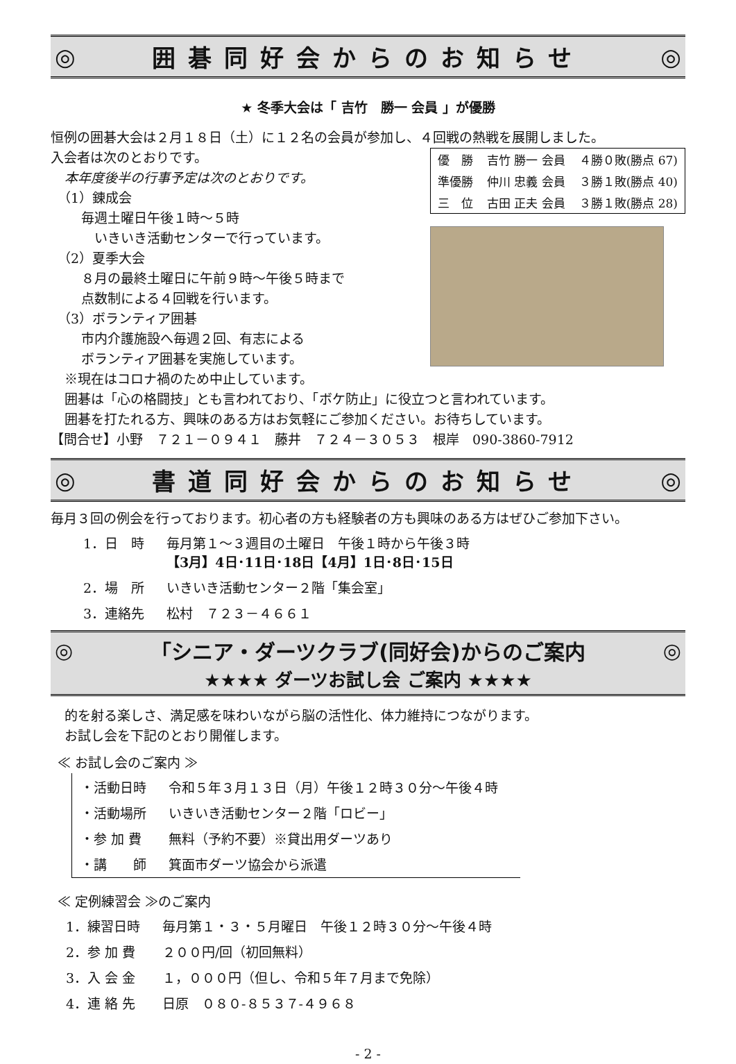◎ 囲碁同好会からのお知らせ ◎
★ 冬季大会は「 吉竹　勝一 会員 」が優勝
恒例の囲碁大会は２月１８日（土）に１２名の会員が参加し、４回戦の熱戦を展開しました。
入会者は次のとおりです。
本年度後半の行事予定は次のとおりです。
（1）錬成会
毎週土曜日午後１時～５時
　いきいき活動センターで行っています。
（2）夏季大会
８月の最終土曜日に午前９時～午後５時まで
点数制による４回戦を行います。
（3）ボランティア囲碁
市内介護施設へ毎週２回、有志による
ボランティア囲碁を実施しています。
※現在はコロナ禍のため中止しています。
| 優 勝 | 吉竹 勝一 会員 | ４勝０敗(勝点 67) |
| 準優勝 | 仲川 忠義 会員 | ３勝１敗(勝点 40) |
| 三 位 | 古田 正夫 会員 | ３勝１敗(勝点 28) |
囲碁は「心の格闘技」とも言われており、「ボケ防止」に役立つと言われています。
囲碁を打たれる方、興味のある方はお気軽にご参加ください。お待ちしています。
【問合せ】小野　７２１－０９４１　藤井　７２４－３０５３　根岸　090-3860-7912
◎ 書道同好会からのお知らせ ◎
毎月３回の例会を行っております。初心者の方も経験者の方も興味のある方はぜひご参加下さい。
| 1．日 時 | 毎月第１～３週目の土曜日 午後１時から午後３時 【3月】4日･11日･18日【4月】1日･8日･15日 |
| 2．場 所 | いきいき活動センター２階「集会室」 |
| 3．連絡先 | 松村 ７２３－４６６１ |
◎ 「シニア・ダーツクラブ(同好会)からのご案内 ◎ ★★★★ ダーツお試し会 ご案内 ★★★★
的を射る楽しさ、満足感を味わいながら脳の活性化、体力維持につながります。
お試し会を下記のとおり開催します。
≪ お試し会のご案内 ≫
| ・活動日時 | 令和５年３月１３日（月）午後１２時３０分～午後４時 |
| ・活動場所 | いきいき活動センター２階「ロビー」 |
| ・参 加 費 | 無料（予約不要）※貸出用ダーツあり |
| ・講 師 | 箕面市ダーツ協会から派遣 |
≪ 定例練習会 ≫のご案内
| 1．練習日時 | 毎月第１・３・５月曜日 午後１２時３０分～午後４時 |
| 2．参 加 費 | ２００円/回（初回無料） |
| 3．入 会 金 | １，０００円（但し、令和５年７月まで免除） |
| 4．連 絡 先 | 日原 ０８０-８５３７-４９６８ |
- 2 -